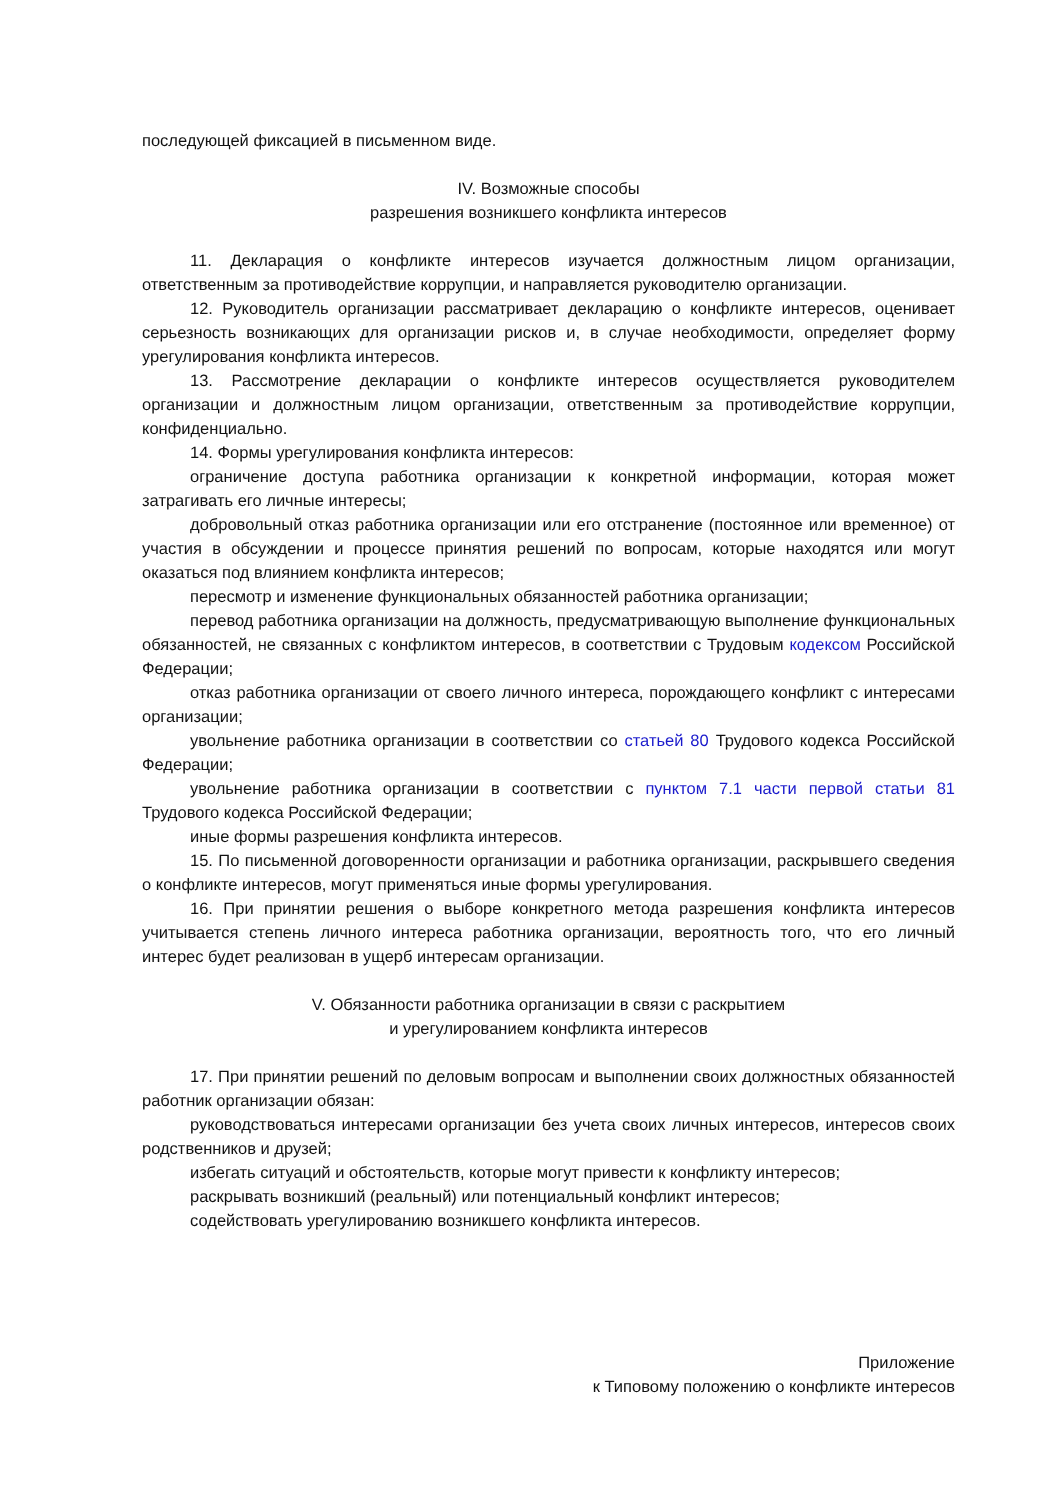последующей фиксацией в письменном виде.
IV. Возможные способы
разрешения возникшего конфликта интересов
11. Декларация о конфликте интересов изучается должностным лицом организации, ответственным за противодействие коррупции, и направляется руководителю организации.
12. Руководитель организации рассматривает декларацию о конфликте интересов, оценивает серьезность возникающих для организации рисков и, в случае необходимости, определяет форму урегулирования конфликта интересов.
13. Рассмотрение декларации о конфликте интересов осуществляется руководителем организации и должностным лицом организации, ответственным за противодействие коррупции, конфиденциально.
14. Формы урегулирования конфликта интересов:
ограничение доступа работника организации к конкретной информации, которая может затрагивать его личные интересы;
добровольный отказ работника организации или его отстранение (постоянное или временное) от участия в обсуждении и процессе принятия решений по вопросам, которые находятся или могут оказаться под влиянием конфликта интересов;
пересмотр и изменение функциональных обязанностей работника организации;
перевод работника организации на должность, предусматривающую выполнение функциональных обязанностей, не связанных с конфликтом интересов, в соответствии с Трудовым кодексом Российской Федерации;
отказ работника организации от своего личного интереса, порождающего конфликт с интересами организации;
увольнение работника организации в соответствии со статьей 80 Трудового кодекса Российской Федерации;
увольнение работника организации в соответствии с пунктом 7.1 части первой статьи 81 Трудового кодекса Российской Федерации;
иные формы разрешения конфликта интересов.
15. По письменной договоренности организации и работника организации, раскрывшего сведения о конфликте интересов, могут применяться иные формы урегулирования.
16. При принятии решения о выборе конкретного метода разрешения конфликта интересов учитывается степень личного интереса работника организации, вероятность того, что его личный интерес будет реализован в ущерб интересам организации.
V. Обязанности работника организации в связи с раскрытием
и урегулированием конфликта интересов
17. При принятии решений по деловым вопросам и выполнении своих должностных обязанностей работник организации обязан:
руководствоваться интересами организации без учета своих личных интересов, интересов своих родственников и друзей;
избегать ситуаций и обстоятельств, которые могут привести к конфликту интересов;
раскрывать возникший (реальный) или потенциальный конфликт интересов;
содействовать урегулированию возникшего конфликта интересов.
Приложение
к Типовому положению о конфликте интересов